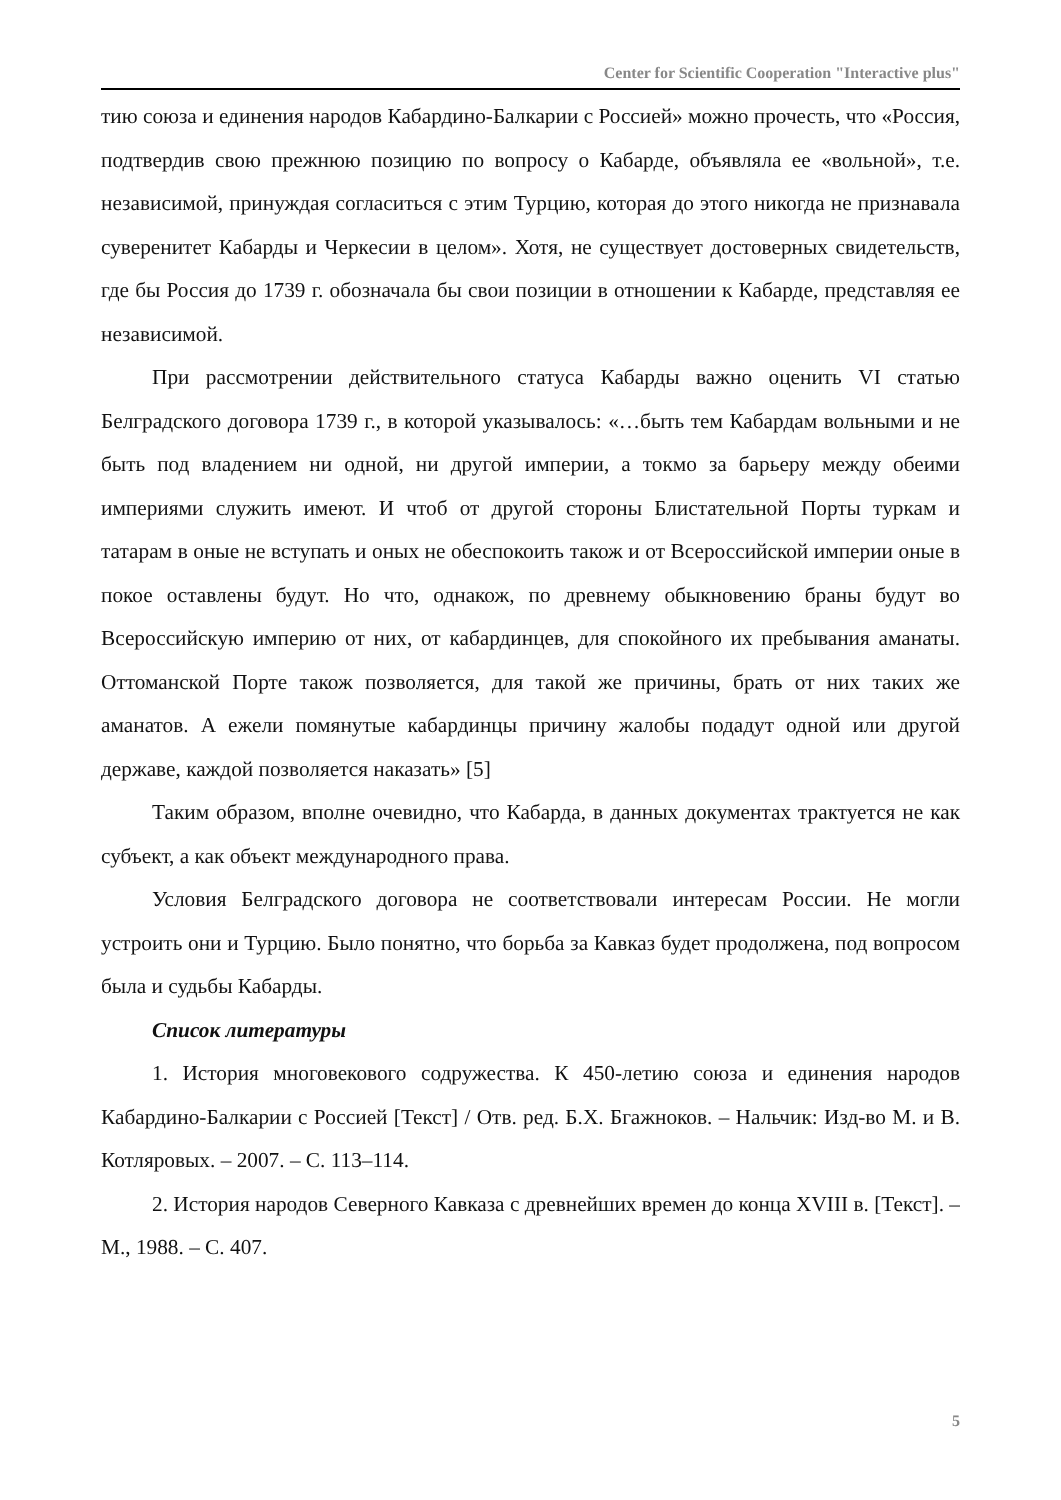Center for Scientific Cooperation "Interactive plus"
тию союза и единения народов Кабардино-Балкарии с Россией» можно прочесть, что «Россия, подтвердив свою прежнюю позицию по вопросу о Кабарде, объявляла ее «вольной», т.е. независимой, принуждая согласиться с этим Турцию, которая до этого никогда не признавала суверенитет Кабарды и Черкесии в целом». Хотя, не существует достоверных свидетельств, где бы Россия до 1739 г. обозначала бы свои позиции в отношении к Кабарде, представляя ее независимой.
При рассмотрении действительного статуса Кабарды важно оценить VI статью Белградского договора 1739 г., в которой указывалось: «…быть тем Кабардам вольными и не быть под владением ни одной, ни другой империи, а токмо за барьеру между обеими империями служить имеют. И чтоб от другой стороны Блистательной Порты туркам и татарам в оные не вступать и оных не обеспокоить також и от Всероссийской империи оные в покое оставлены будут. Но что, однакож, по древнему обыкновению браны будут во Всероссийскую империю от них, от кабардинцев, для спокойного их пребывания аманаты. Оттоманской Порте також позволяется, для такой же причины, брать от них таких же аманатов. А ежели помянутые кабардинцы причину жалобы подадут одной или другой державе, каждой позволяется наказать» [5]
Таким образом, вполне очевидно, что Кабарда, в данных документах трактуется не как субъект, а как объект международного права.
Условия Белградского договора не соответствовали интересам России. Не могли устроить они и Турцию. Было понятно, что борьба за Кавказ будет продолжена, под вопросом была и судьбы Кабарды.
Список литературы
1. История многовекового содружества. К 450-летию союза и единения народов Кабардино-Балкарии с Россией [Текст] / Отв. ред. Б.Х. Бгажноков. – Нальчик: Изд-во М. и В. Котляровых. – 2007. – С. 113–114.
2. История народов Северного Кавказа с древнейших времен до конца XVIII в. [Текст]. – М., 1988. – С. 407.
5